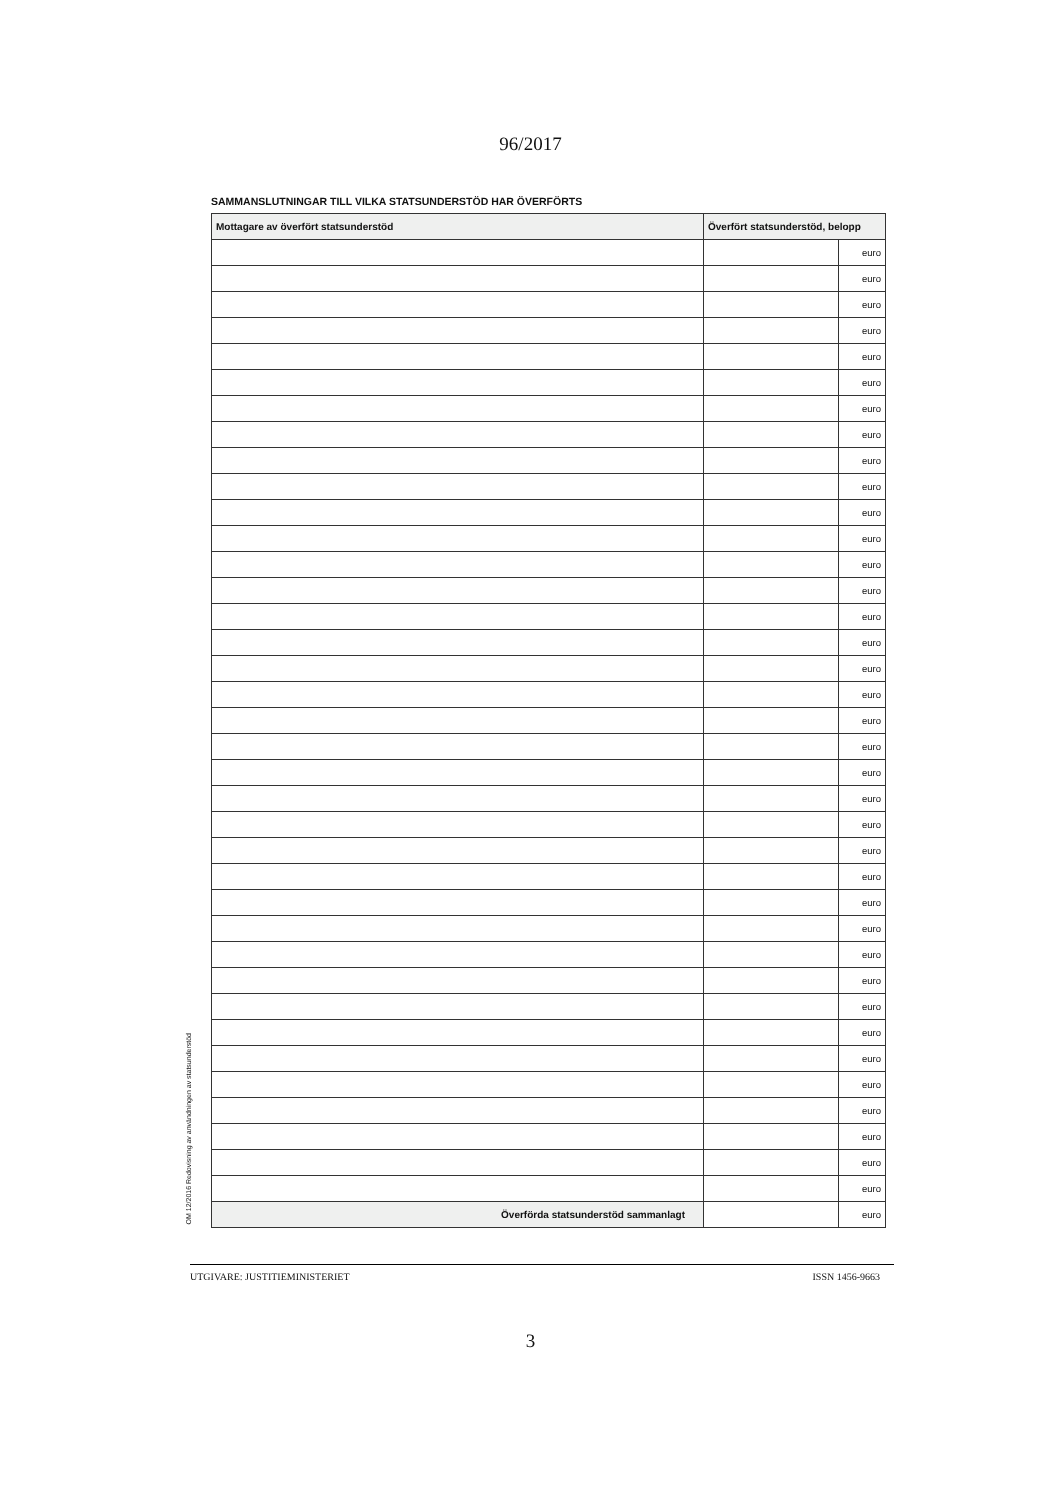96/2017
SAMMANSLUTNINGAR TILL VILKA STATSUNDERSTÖD HAR ÖVERFÖRTS
OM 12/2016 Redovisning av användningen av statsunderstöd
| Mottagare av överfört statsunderstöd | Överfört statsunderstöd, belopp | |
| --- | --- | --- |
| | | euro |
| | | euro |
| | | euro |
| | | euro |
| | | euro |
| | | euro |
| | | euro |
| | | euro |
| | | euro |
| | | euro |
| | | euro |
| | | euro |
| | | euro |
| | | euro |
| | | euro |
| | | euro |
| | | euro |
| | | euro |
| | | euro |
| | | euro |
| | | euro |
| | | euro |
| | | euro |
| | | euro |
| | | euro |
| | | euro |
| | | euro |
| | | euro |
| | | euro |
| | | euro |
| | | euro |
| | | euro |
| | | euro |
| | | euro |
| | | euro |
| | | euro |
| | | euro |
| Överförda statsunderstöd sammanlagt | | euro |
UTGIVARE: JUSTITIEMINISTERIET ISSN 1456-9663
3